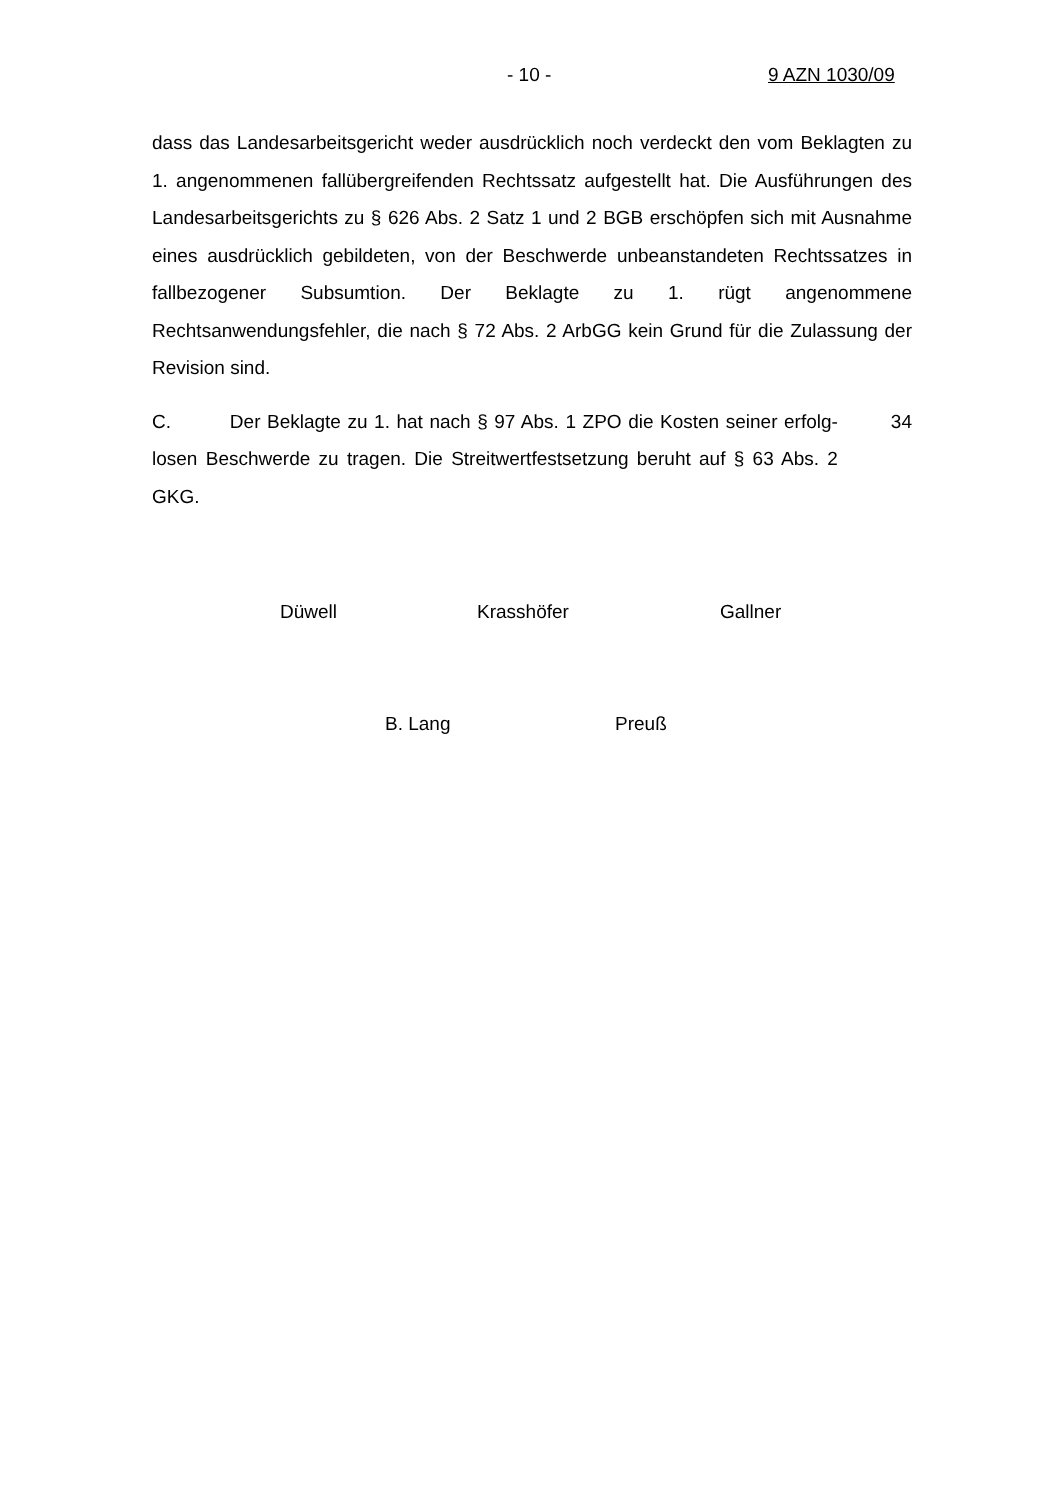- 10 - 9 AZN 1030/09
dass das Landesarbeitsgericht weder ausdrücklich noch verdeckt den vom Beklagten zu 1. angenommenen fallübergreifenden Rechtssatz aufgestellt hat. Die Ausführungen des Landesarbeitsgerichts zu § 626 Abs. 2 Satz 1 und 2 BGB erschöpfen sich mit Ausnahme eines ausdrücklich gebildeten, von der Beschwerde unbeanstandeten Rechtssatzes in fallbezogener Subsumtion. Der Beklagte zu 1. rügt angenommene Rechtsanwendungsfehler, die nach § 72 Abs. 2 ArbGG kein Grund für die Zulassung der Revision sind.
C. Der Beklagte zu 1. hat nach § 97 Abs. 1 ZPO die Kosten seiner erfolg- losen Beschwerde zu tragen. Die Streitwertfestsetzung beruht auf § 63 Abs. 2 GKG.
34
Düwell Krasshöfer Gallner
B. Lang Preuß